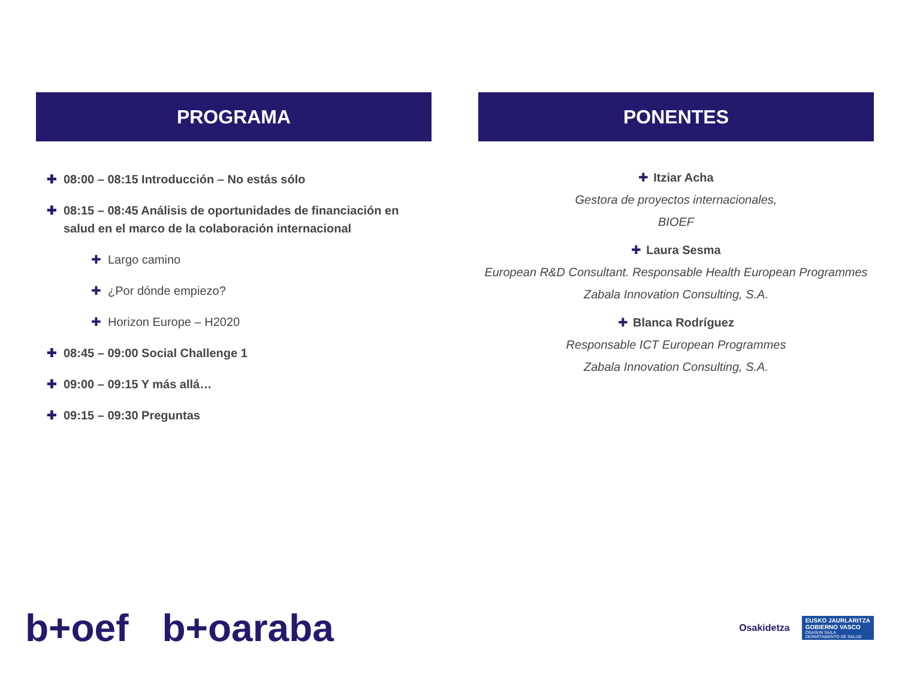PROGRAMA
✚ 08:00 – 08:15 Introducción – No estás sólo
✚ 08:15 – 08:45 Análisis de oportunidades de financiación en salud en el marco de la colaboración internacional
✚ Largo camino
✚ ¿Por dónde empiezo?
✚ Horizon Europe – H2020
✚ 08:45 – 09:00 Social Challenge 1
✚ 09:00 – 09:15 Y más allá…
✚ 09:15 – 09:30 Preguntas
PONENTES
✚ Itziar Acha
Gestora de proyectos internacionales,
BIOEF
✚ Laura Sesma
European R&D Consultant. Responsable Health European Programmes
Zabala Innovation Consulting, S.A.
✚ Blanca Rodríguez
Responsable ICT European Programmes
Zabala Innovation Consulting, S.A.
b+oef b+oaraba
Osakidetza
EUSKO JAURLARITZA
GOBIERNO VASCO
OSASUN SAILA
DEPARTAMENTO DE SALUD